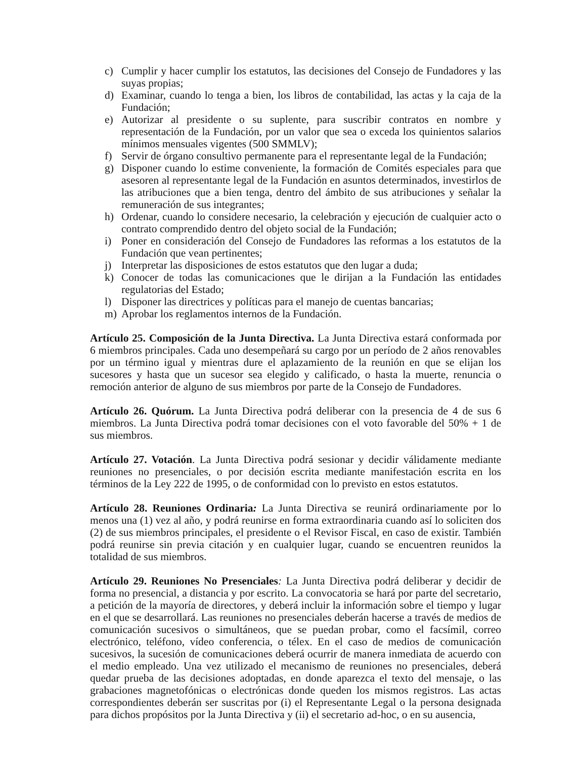c) Cumplir y hacer cumplir los estatutos, las decisiones del Consejo de Fundadores y las suyas propias;
d) Examinar, cuando lo tenga a bien, los libros de contabilidad, las actas y la caja de la Fundación;
e) Autorizar al presidente o su suplente, para suscribir contratos en nombre y representación de la Fundación, por un valor que sea o exceda los quinientos salarios mínimos mensuales vigentes (500 SMMLV);
f) Servir de órgano consultivo permanente para el representante legal de la Fundación;
g) Disponer cuando lo estime conveniente, la formación de Comités especiales para que asesoren al representante legal de la Fundación en asuntos determinados, investirlos de las atribuciones que a bien tenga, dentro del ámbito de sus atribuciones y señalar la remuneración de sus integrantes;
h) Ordenar, cuando lo considere necesario, la celebración y ejecución de cualquier acto o contrato comprendido dentro del objeto social de la Fundación;
i) Poner en consideración del Consejo de Fundadores las reformas a los estatutos de la Fundación que vean pertinentes;
j) Interpretar las disposiciones de estos estatutos que den lugar a duda;
k) Conocer de todas las comunicaciones que le dirijan a la Fundación las entidades regulatorias del Estado;
l) Disponer las directrices y políticas para el manejo de cuentas bancarias;
m) Aprobar los reglamentos internos de la Fundación.
Artículo 25. Composición de la Junta Directiva. La Junta Directiva estará conformada por 6 miembros principales. Cada uno desempeñará su cargo por un período de 2 años renovables por un término igual y mientras dure el aplazamiento de la reunión en que se elijan los sucesores y hasta que un sucesor sea elegido y calificado, o hasta la muerte, renuncia o remoción anterior de alguno de sus miembros por parte de la Consejo de Fundadores.
Artículo 26. Quórum. La Junta Directiva podrá deliberar con la presencia de 4 de sus 6 miembros. La Junta Directiva podrá tomar decisiones con el voto favorable del 50% + 1 de sus miembros.
Artículo 27. Votación. La Junta Directiva podrá sesionar y decidir válidamente mediante reuniones no presenciales, o por decisión escrita mediante manifestación escrita en los términos de la Ley 222 de 1995, o de conformidad con lo previsto en estos estatutos.
Artículo 28. Reuniones Ordinaria: La Junta Directiva se reunirá ordinariamente por lo menos una (1) vez al año, y podrá reunirse en forma extraordinaria cuando así lo soliciten dos (2) de sus miembros principales, el presidente o el Revisor Fiscal, en caso de existir. También podrá reunirse sin previa citación y en cualquier lugar, cuando se encuentren reunidos la totalidad de sus miembros.
Artículo 29. Reuniones No Presenciales: La Junta Directiva podrá deliberar y decidir de forma no presencial, a distancia y por escrito. La convocatoria se hará por parte del secretario, a petición de la mayoría de directores, y deberá incluir la información sobre el tiempo y lugar en el que se desarrollará. Las reuniones no presenciales deberán hacerse a través de medios de comunicación sucesivos o simultáneos, que se puedan probar, como el facsímil, correo electrónico, teléfono, vídeo conferencia, o télex. En el caso de medios de comunicación sucesivos, la sucesión de comunicaciones deberá ocurrir de manera inmediata de acuerdo con el medio empleado. Una vez utilizado el mecanismo de reuniones no presenciales, deberá quedar prueba de las decisiones adoptadas, en donde aparezca el texto del mensaje, o las grabaciones magnetofónicas o electrónicas donde queden los mismos registros. Las actas correspondientes deberán ser suscritas por (i) el Representante Legal o la persona designada para dichos propósitos por la Junta Directiva y (ii) el secretario ad-hoc, o en su ausencia,